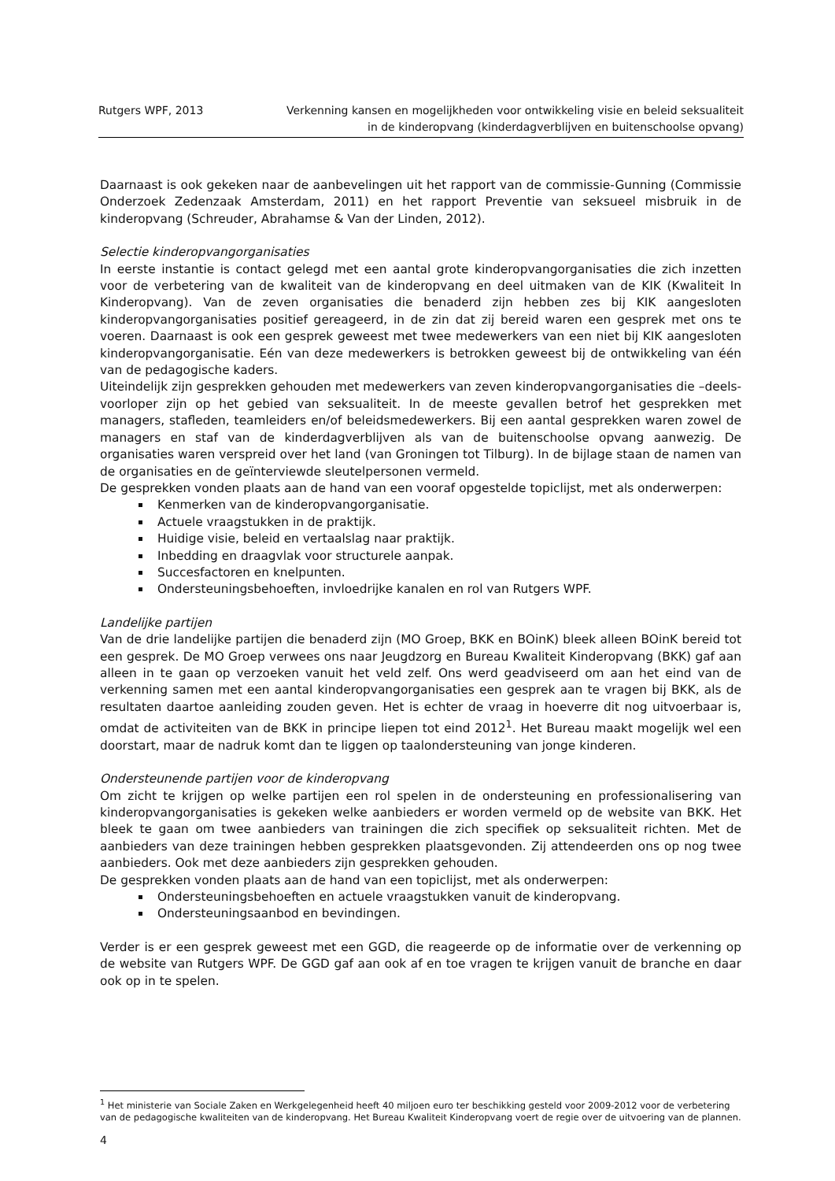Rutgers WPF, 2013 Verkenning kansen en mogelijkheden voor ontwikkeling visie en beleid seksualiteit
in de kinderopvang (kinderdagverblijven en buitenschoolse opvang)
Daarnaast is ook gekeken naar de aanbevelingen uit het rapport van de commissie-Gunning (Commissie Onderzoek Zedenzaak Amsterdam, 2011) en het rapport Preventie van seksueel misbruik in de kinderopvang (Schreuder, Abrahamse & Van der Linden, 2012).
Selectie kinderopvangorganisaties
In eerste instantie is contact gelegd met een aantal grote kinderopvangorganisaties die zich inzetten voor de verbetering van de kwaliteit van de kinderopvang en deel uitmaken van de KIK (Kwaliteit In Kinderopvang). Van de zeven organisaties die benaderd zijn hebben zes bij KIK aangesloten kinderopvangorganisaties positief gereageerd, in de zin dat zij bereid waren een gesprek met ons te voeren. Daarnaast is ook een gesprek geweest met twee medewerkers van een niet bij KIK aangesloten kinderopvangorganisatie. Eén van deze medewerkers is betrokken geweest bij de ontwikkeling van één van de pedagogische kaders.
Uiteindelijk zijn gesprekken gehouden met medewerkers van zeven kinderopvangorganisaties die –deels- voorloper zijn op het gebied van seksualiteit. In de meeste gevallen betrof het gesprekken met managers, stafleden, teamleiders en/of beleidsmedewerkers. Bij een aantal gesprekken waren zowel de managers en staf van de kinderdagverblijven als van de buitenschoolse opvang aanwezig. De organisaties waren verspreid over het land (van Groningen tot Tilburg). In de bijlage staan de namen van de organisaties en de geïnterviewde sleutelpersonen vermeld.
De gesprekken vonden plaats aan de hand van een vooraf opgestelde topiclijst, met als onderwerpen:
Kenmerken van de kinderopvangorganisatie.
Actuele vraagstukken in de praktijk.
Huidige visie, beleid en vertaalslag naar praktijk.
Inbedding en draagvlak voor structurele aanpak.
Succesfactoren en knelpunten.
Ondersteuningsbehoeften, invloedrijke kanalen en rol van Rutgers WPF.
Landelijke partijen
Van de drie landelijke partijen die benaderd zijn (MO Groep, BKK en BOinK) bleek alleen BOinK bereid tot een gesprek. De MO Groep verwees ons naar Jeugdzorg en Bureau Kwaliteit Kinderopvang (BKK) gaf aan alleen in te gaan op verzoeken vanuit het veld zelf. Ons werd geadviseerd om aan het eind van de verkenning samen met een aantal kinderopvangorganisaties een gesprek aan te vragen bij BKK, als de resultaten daartoe aanleiding zouden geven. Het is echter de vraag in hoeverre dit nog uitvoerbaar is, omdat de activiteiten van de BKK in principe liepen tot eind 2012<sup>1</sup>. Het Bureau maakt mogelijk wel een doorstart, maar de nadruk komt dan te liggen op taalondersteuning van jonge kinderen.
Ondersteunende partijen voor de kinderopvang
Om zicht te krijgen op welke partijen een rol spelen in de ondersteuning en professionalisering van kinderopvangorganisaties is gekeken welke aanbieders er worden vermeld op de website van BKK. Het bleek te gaan om twee aanbieders van trainingen die zich specifiek op seksualiteit richten. Met de aanbieders van deze trainingen hebben gesprekken plaatsgevonden. Zij attendeerden ons op nog twee aanbieders. Ook met deze aanbieders zijn gesprekken gehouden.
De gesprekken vonden plaats aan de hand van een topiclijst, met als onderwerpen:
Ondersteuningsbehoeften en actuele vraagstukken vanuit de kinderopvang.
Ondersteuningsaanbod en bevindingen.
Verder is er een gesprek geweest met een GGD, die reageerde op de informatie over de verkenning op de website van Rutgers WPF. De GGD gaf aan ook af en toe vragen te krijgen vanuit de branche en daar ook op in te spelen.
<sup>1</sup> Het ministerie van Sociale Zaken en Werkgelegenheid heeft 40 miljoen euro ter beschikking gesteld voor 2009-2012 voor de verbetering van de pedagogische kwaliteiten van de kinderopvang. Het Bureau Kwaliteit Kinderopvang voert de regie over de uitvoering van de plannen.
4